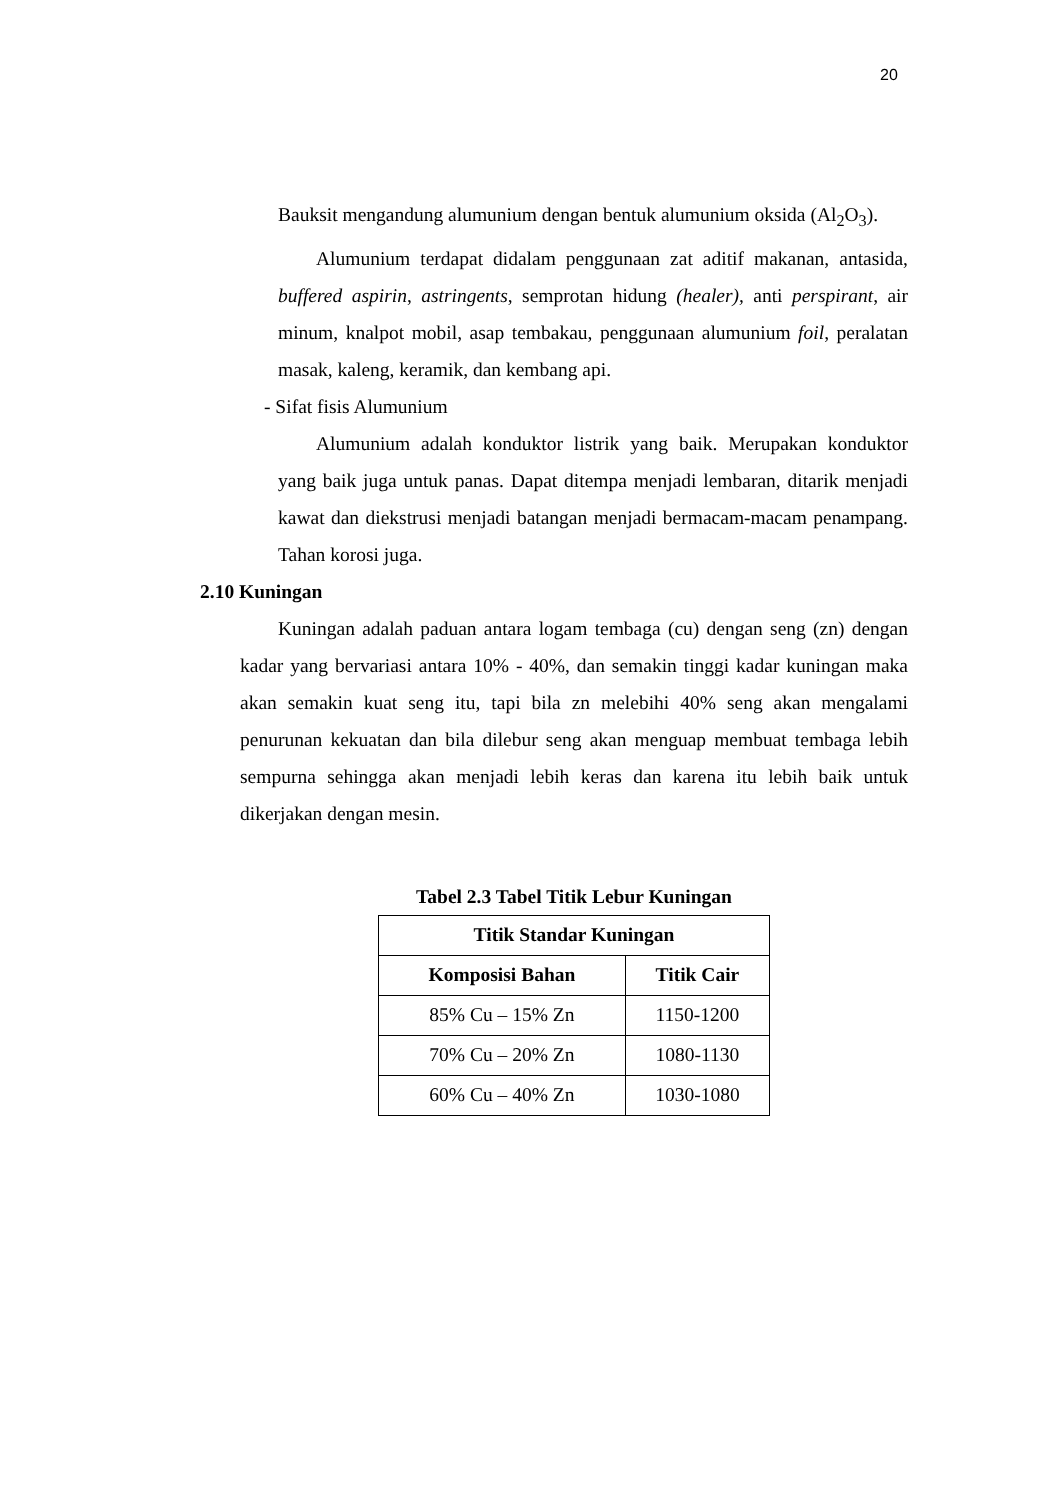20
Bauksit mengandung alumunium dengan bentuk alumunium oksida (Al<sub>2</sub>O<sub>3</sub>).
Alumunium terdapat didalam penggunaan zat aditif makanan, antasida, buffered aspirin, astringents, semprotan hidung (healer), anti perspirant, air minum, knalpot mobil, asap tembakau, penggunaan alumunium foil, peralatan masak, kaleng, keramik, dan kembang api.
- Sifat fisis Alumunium
Alumunium adalah konduktor listrik yang baik. Merupakan konduktor yang baik juga untuk panas. Dapat ditempa menjadi lembaran, ditarik menjadi kawat dan diekstrusi menjadi batangan menjadi bermacam-macam penampang. Tahan korosi juga.
2.10 Kuningan
Kuningan adalah paduan antara logam tembaga (cu) dengan seng (zn) dengan kadar yang bervariasi antara 10% - 40%, dan semakin tinggi kadar kuningan maka akan semakin kuat seng itu, tapi bila zn melebihi 40% seng akan mengalami penurunan kekuatan dan bila dilebur seng akan menguap membuat tembaga lebih sempurna sehingga akan menjadi lebih keras dan karena itu lebih baik untuk dikerjakan dengan mesin.
Tabel 2.3 Tabel Titik Lebur Kuningan
| Titik Standar Kuningan | |
| --- | --- |
| Komposisi Bahan | Titik Cair |
| 85% Cu – 15% Zn | 1150-1200 |
| 70% Cu – 20% Zn | 1080-1130 |
| 60% Cu – 40% Zn | 1030-1080 |